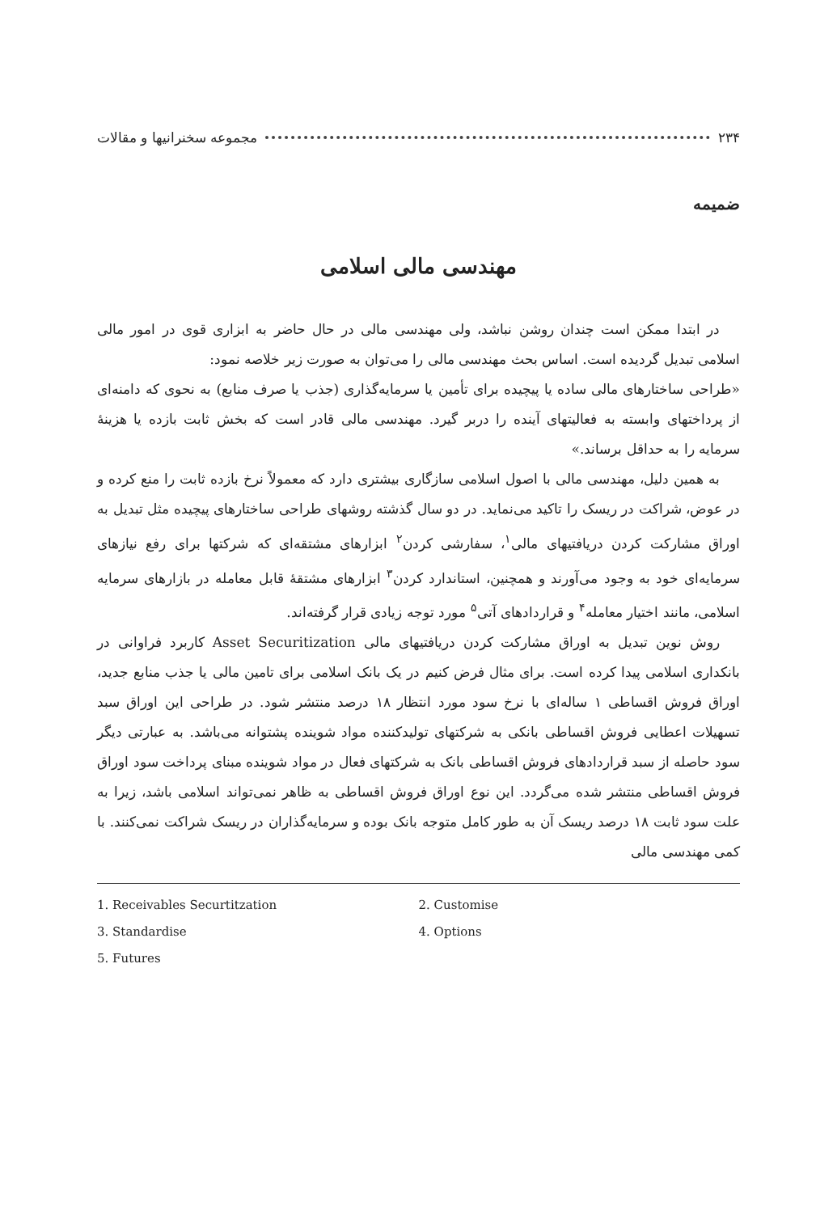۲۳۴ مجموعه سخنرانیها و مقالات
ضمیمه
مهندسی مالی اسلامی
در ابتدا ممکن است چندان روشن نباشد، ولی مهندسی مالی در حال حاضر به ابزاری قوی در امور مالی اسلامی تبدیل گردیده است. اساس بحث مهندسی مالی را می‌توان به صورت زیر خلاصه نمود:
«طراحی ساختارهای مالی ساده یا پیچیده برای تأمین یا سرمایه‌گذاری (جذب یا صرف منابع) به نحوی که دامنه‌ای از پرداختهای وابسته به فعالیتهای آینده را دربر گیرد. مهندسی مالی قادر است که بخش ثابت بازده یا هزینهٔ سرمایه را به حداقل برساند.»
به همین دلیل، مهندسی مالی با اصول اسلامی سازگاری بیشتری دارد که معمولاً نرخ بازده ثابت را منع کرده و در عوض، شراکت در ریسک را تاکید می‌نماید. در دو سال گذشته روشهای طراحی ساختارهای پیچیده مثل تبدیل به اوراق مشارکت کردن دریافتیهای مالی<sup>۱</sup>، سفارشی کردن<sup>۲</sup> ابزارهای مشتقه‌ای که شرکتها برای رفع نیازهای سرمایه‌ای خود به وجود می‌آورند و همچنین، استاندارد کردن<sup>۳</sup> ابزارهای مشتقهٔ قابل معامله در بازارهای سرمایه اسلامی، مانند اختیار معامله<sup>۴</sup> و قراردادهای آتی<sup>۵</sup> مورد توجه زیادی قرار گرفته‌اند.
روش نوین تبدیل به اوراق مشارکت کردن دریافتیهای مالی Asset Securitization کاربرد فراوانی در بانکداری اسلامی پیدا کرده است. برای مثال فرض کنیم در یک بانک اسلامی برای تامین مالی یا جذب منابع جدید، اوراق فروش اقساطی ۱ ساله‌ای با نرخ سود مورد انتظار ۱۸ درصد منتشر شود. در طراحی این اوراق سبد تسهیلات اعطایی فروش اقساطی بانکی به شرکتهای تولیدکننده مواد شوینده پشتوانه می‌باشد. به عبارتی دیگر سود حاصله از سبد قراردادهای فروش اقساطی بانک به شرکتهای فعال در مواد شوینده مبنای پرداخت سود اوراق فروش اقساطی منتشر شده می‌گردد. این نوع اوراق فروش اقساطی به ظاهر نمی‌تواند اسلامی باشد، زیرا به علت سود ثابت ۱۸ درصد ریسک آن به طور کامل متوجه بانک بوده و سرمایه‌گذاران در ریسک شراکت نمی‌کنند. با کمی مهندسی مالی
1. Receivables Securtitzation
2. Customise
3. Standardise
4. Options
5. Futures